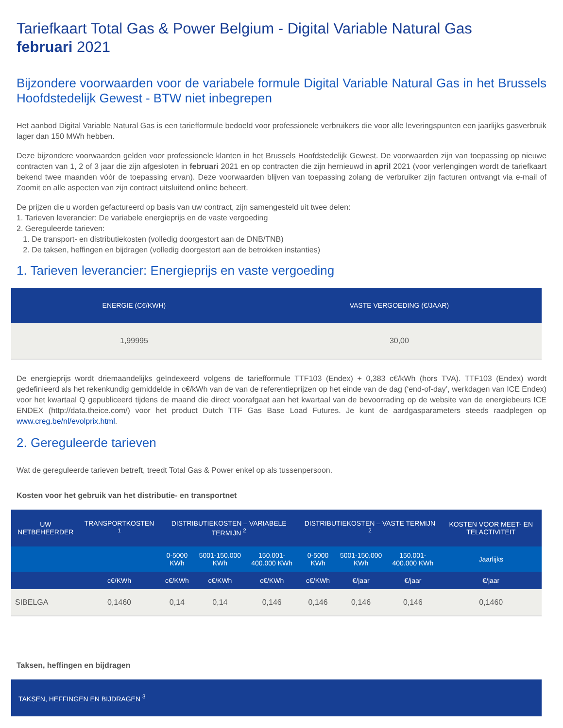Tariefkaart Total Gas & Power Belgium - Digital Variable Natural Gas
februari 2021
Bijzondere voorwaarden voor de variabele formule Digital Variable Natural Gas in het Brussels Hoofdstedelijk Gewest - BTW niet inbegrepen
Het aanbod Digital Variable Natural Gas is een tariefformule bedoeld voor professionele verbruikers die voor alle leveringspunten een jaarlijks gasverbruik lager dan 150 MWh hebben.
Deze bijzondere voorwaarden gelden voor professionele klanten in het Brussels Hoofdstedelijk Gewest. De voorwaarden zijn van toepassing op nieuwe contracten van 1, 2 of 3 jaar die zijn afgesloten in februari 2021 en op contracten die zijn hernieuwd in april 2021 (voor verlengingen wordt de tariefkaart bekend twee maanden vóór de toepassing ervan). Deze voorwaarden blijven van toepassing zolang de verbruiker zijn facturen ontvangt via e-mail of Zoomit en alle aspecten van zijn contract uitsluitend online beheert.
De prijzen die u worden gefactureerd op basis van uw contract, zijn samengesteld uit twee delen:
1. Tarieven leverancier: De variabele energieprijs en de vaste vergoeding
2. Gereguleerde tarieven:
1. De transport- en distributiekosten (volledig doorgestort aan de DNB/TNB)
2. De taksen, heffingen en bijdragen (volledig doorgestort aan de betrokken instanties)
1. Tarieven leverancier: Energieprijs en vaste vergoeding
| ENERGIE (C€/KWH) | VASTE VERGOEDING (€/JAAR) |
| --- | --- |
| 1,99995 | 30,00 |
De energieprijs wordt driemaandelijks geïndexeerd volgens de tariefformule TTF103 (Endex) + 0,383 c€/kWh (hors TVA). TTF103 (Endex) wordt gedefinieerd als het rekenkundig gemiddelde in c€/kWh van de van de referentieprijzen op het einde van de dag (‘end-of-day’, werkdagen van ICE Endex) voor het kwartaal Q gepubliceerd tijdens de maand die direct voorafgaat aan het kwartaal van de bevoorrading op de website van de energiebeurs ICE ENDEX (http://data.theice.com/) voor het product Dutch TTF Gas Base Load Futures. Je kunt de aardgasparameters steeds raadplegen op www.creg.be/nl/evolprix.html.
2. Gereguleerde tarieven
Wat de gereguleerde tarieven betreft, treedt Total Gas & Power enkel op als tussenpersoon.
Kosten voor het gebruik van het distributie- en transportnet
| UW NETBEHEERDER | TRANSPORTKOSTEN <sup>1</sup> | DISTRIBUTIEKOSTEN – VARIABELE TERMIJN <sup>2</sup> | | | DISTRIBUTIEKOSTEN – VASTE TERMIJN <sup>2</sup> | | | KOSTEN VOOR MEET- EN TELACTIVITEIT |
| --- | --- | --- | --- | --- | --- | --- | --- | --- |
| | | 0-5000 KWh | 5001-150.000 KWh | 150.001-400.000 KWh | 0-5000 KWh | 5001-150.000 KWh | 150.001-400.000 KWh | Jaarlijks |
| | c€/KWh | c€/KWh | c€/KWh | c€/KWh | c€/KWh | €/jaar | €/jaar | €/jaar |
| SIBELGA | 0,1460 | 0,14 | 0,14 | 0,146 | 0,146 | 0,146 | 0,146 | 0,1460 |
Taksen, heffingen en bijdragen
| TAKSEN, HEFFINGEN EN BIJDRAGEN <sup>3</sup> |
| --- |